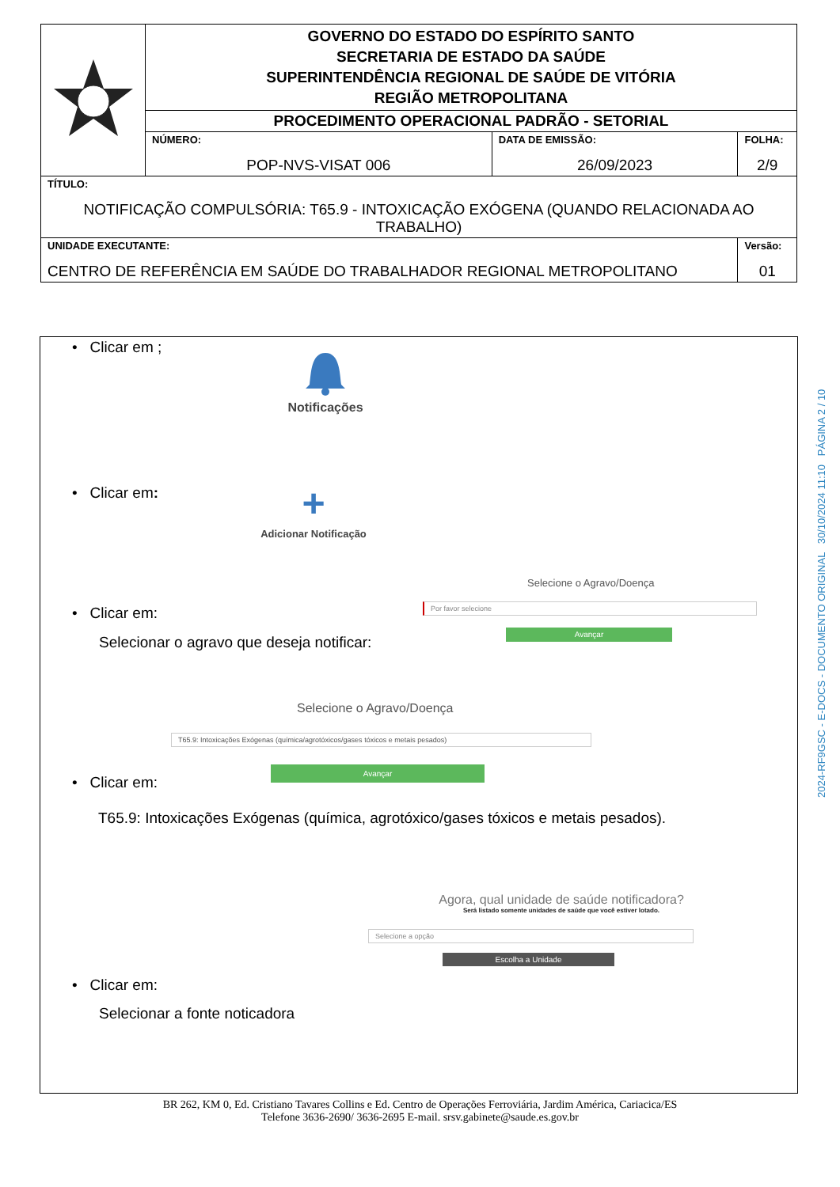| | GOVERNO DO ESTADO DO ESPÍRITO SANTO SECRETARIA DE ESTADO DA SAÚDE SUPERINTENDÊNCIA REGIONAL DE SAÚDE DE VITÓRIA REGIÃO METROPOLITANA | | |
| | PROCEDIMENTO OPERACIONAL PADRÃO - SETORIAL | | |
| | NÚMERO: POP-NVS-VISAT 006 | DATA DE EMISSÃO: 26/09/2023 | FOLHA: 2/9 |
| TÍTULO: NOTIFICAÇÃO COMPULSÓRIA: T65.9 - INTOXICAÇÃO EXÓGENA (QUANDO RELACIONADA AO TRABALHO) | | | |
| UNIDADE EXECUTANTE: CENTRO DE REFERÊNCIA EM SAÚDE DO TRABALHADOR REGIONAL METROPOLITANO | | | Versão: 01 |
• Clicar em ;
Notificações
• Clicar em:
+
Adicionar Notificação
Selecione o Agravo/Doença
Por favor selecione
Avançar
• Clicar em:
Selecionar o agravo que deseja notificar:
Selecione o Agravo/Doença
T65.9: Intoxicações Exógenas (química/agrotóxicos/gases tóxicos e metais pesados)
Avançar
• Clicar em:
T65.9: Intoxicações Exógenas (química, agrotóxico/gases tóxicos e metais pesados).
Agora, qual unidade de saúde notificadora?
Será listado somente unidades de saúde que você estiver lotado.
Selecione a opção
Escolha a Unidade
• Clicar em:
Selecionar a fonte noticadora
2024-RF9GSC - E-DOCS - DOCUMENTO ORIGINAL 30/10/2024 11:10 PÁGINA 2 / 10
BR 262, KM 0, Ed. Cristiano Tavares Collins e Ed. Centro de Operações Ferroviária, Jardim América, Cariacica/ES
Telefone 3636-2690/ 3636-2695 E-mail. srsv.gabinete@saude.es.gov.br